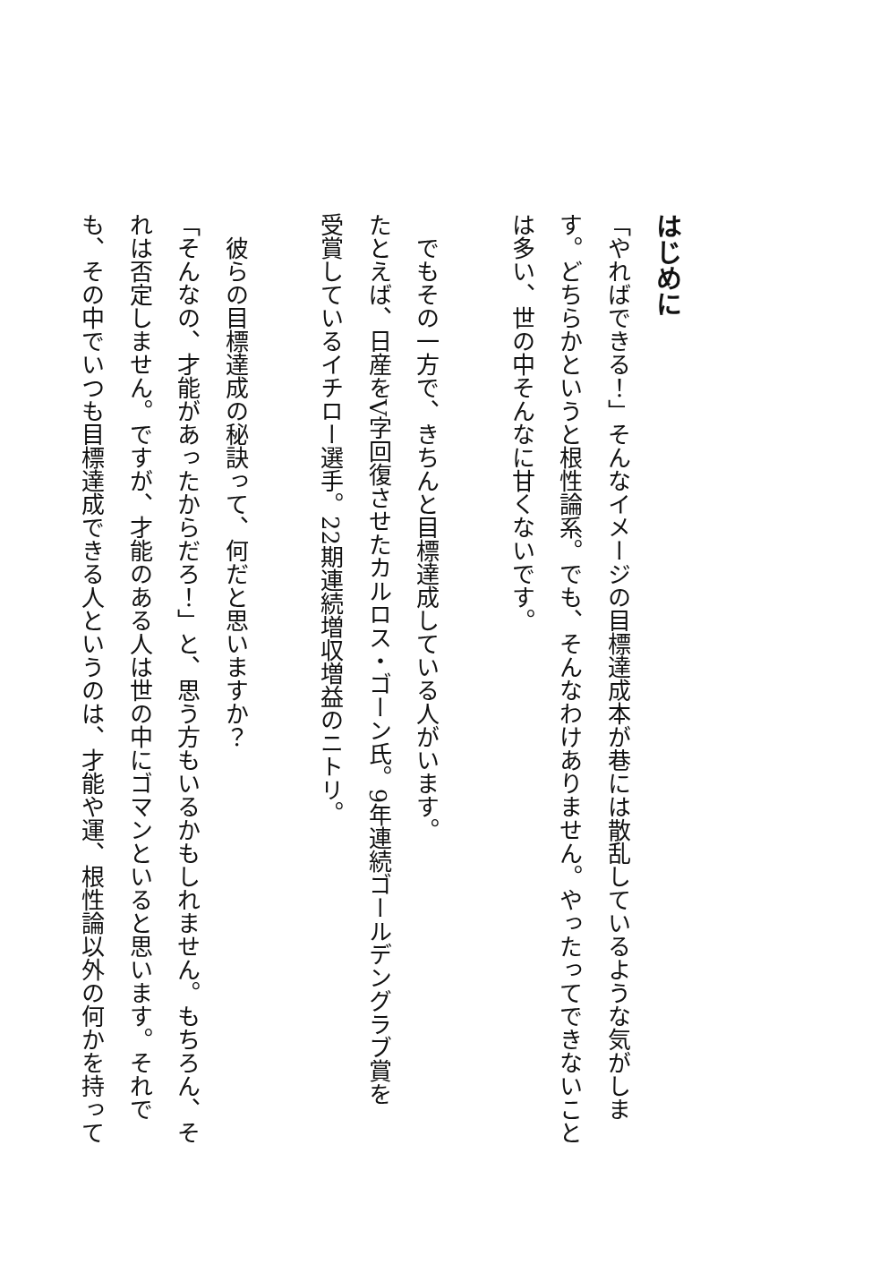はじめに
「やればできる！」そんなイメージの目標達成本が巷には散乱しているような気がしま
す。どちらかというと根性論系。でも、そんなわけありません。やったってできないこと
は多い、世の中そんなに甘くないです。
　でもその一方で、きちんと目標達成している人がいます。
たとえば、日産をV字回復させたカルロス・ゴーン氏。9年連続ゴールデングラブ賞を
受賞しているイチロー選手。22期連続増収増益のニトリ。
　彼らの目標達成の秘訣って、何だと思いますか？
「そんなの、才能があったからだろ！」と、思う方もいるかもしれません。もちろん、そ
れは否定しません。ですが、才能のある人は世の中にゴマンといると思います。それで
も、その中でいつも目標達成できる人というのは、才能や運、根性論以外の何かを持って